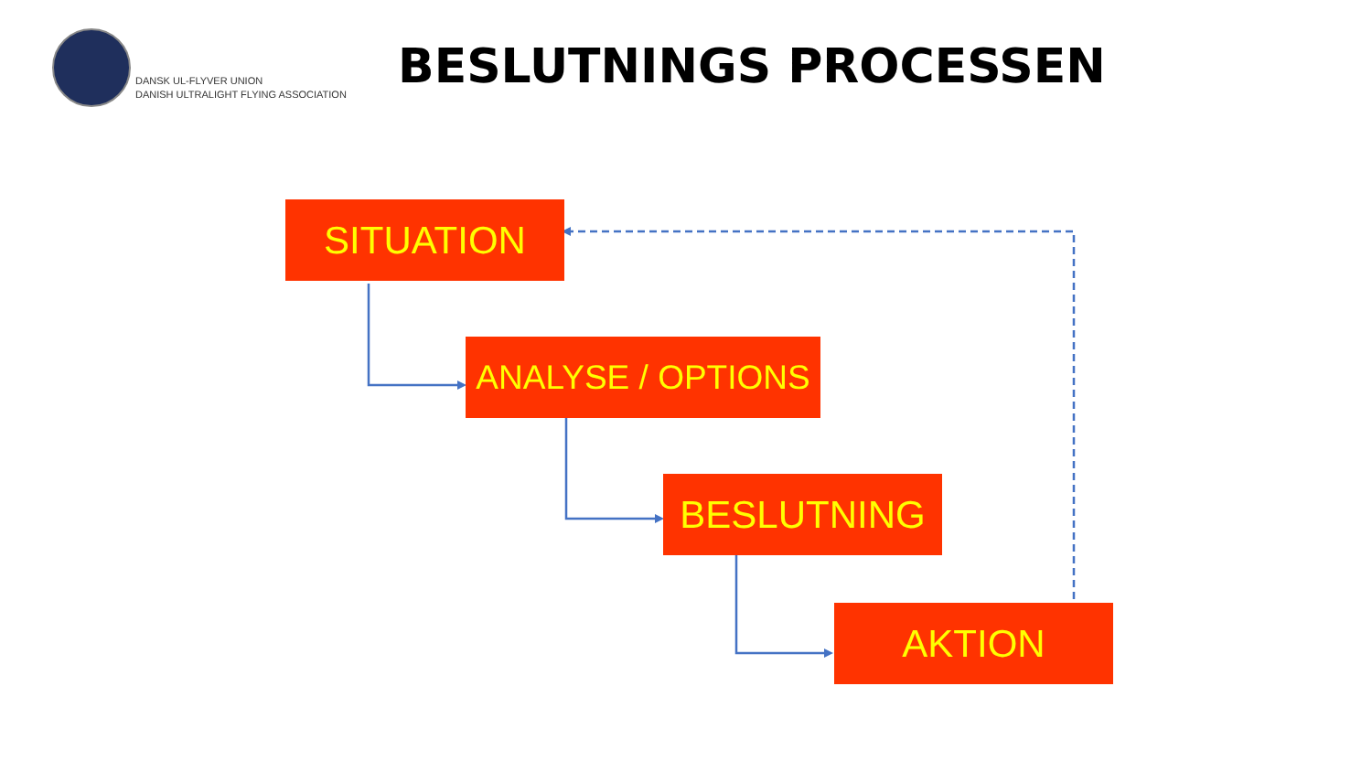DANSK UL-FLYVER UNION
DANISH ULTRALIGHT FLYING ASSOCIATION
BESLUTNINGS PROCESSEN
SITUATION
ANALYSE / OPTIONS
BESLUTNING
AKTION